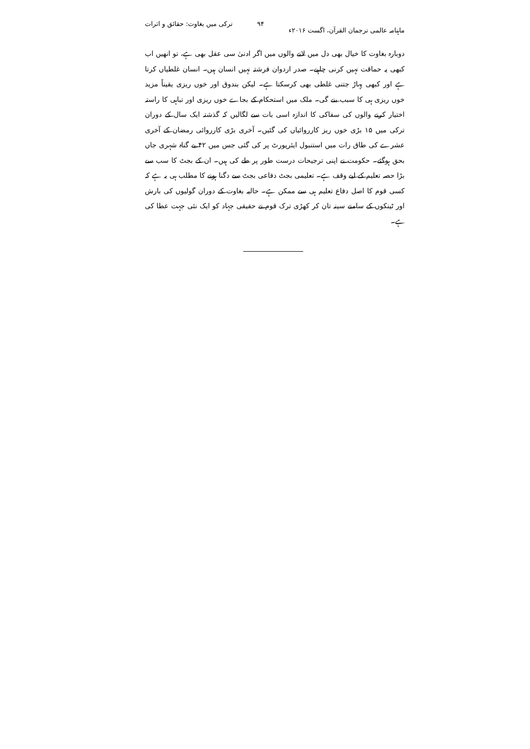ماہنامہ عالمی ترجمان القرآن، اگست ۲۰۱۶ء ۹۴ ترکی میں بغاوت: حقائق و اثرات
دوبارہ بغاوت کا خیال بھی دل میں لانے والوں میں اگر ادنیٰ سی عقل بھی ہے، تو انھیں اب کبھی یہ حماقت نہیں کرنی چاہیے۔ صدر اردوان فرشتہ نہیں انسان ہیں۔ انسان غلطیاں کرتا ہے اور کبھی پہاڑ جتنی غلطی بھی کرسکتا ہے۔ لیکن بندوق اور خوں ریزی یقیناً مزید خوں ریزی ہی کا سبب بنے گی۔ ملک میں استحکام کے بجاے خوں ریزی اور تباہی کا راستہ اختیار کرنے والوں کی سفاکی کا اندازہ اسی بات سے لگالیں کہ گذشتہ ایک سال کے دوران ترکی میں ۱۵ بڑی خوں ریز کارروائیاں کی گئیں۔ آخری بڑی کارروائی رمضان کے آخری عشرے کی طاق رات میں استنبول ایئرپورٹ پر کی گئی جس میں ۴۲ بے گناہ شہری جاں بحق ہوگئے۔ حکومت نے اپنی ترجیحات درست طور پر طے کی ہیں۔ ان کے بجٹ کا سب سے بڑا حصہ تعلیم کے لیے وقف ہے۔ تعلیمی بجٹ دفاعی بجٹ سے دگنا ہونے کا مطلب ہی یہ ہے کہ کسی قوم کا اصل دفاع تعلیم ہی سے ممکن ہے۔ حالیہ بغاوت کے دوران گولیوں کی بارش اور ٹینکوں کے سامنے سینہ تان کر کھڑی ترک قوم نے حقیقی جہاد کو ایک نئی جہت عطا کی ہے۔